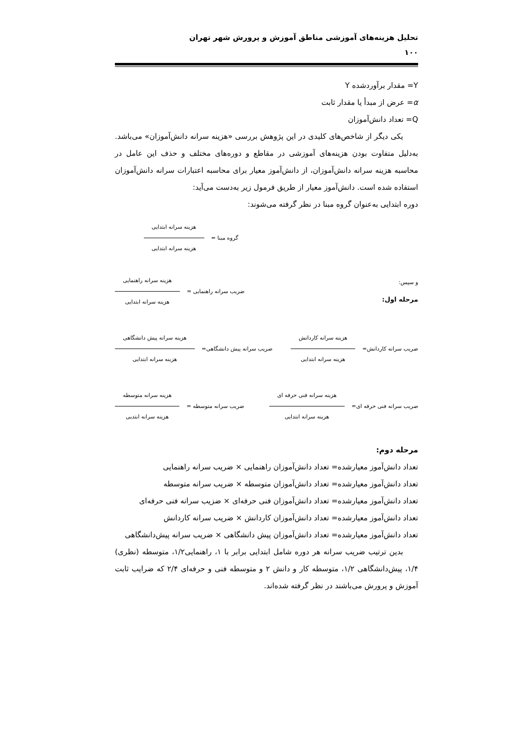تحلیل هزینه‌های آموزشی مناطق آموزش و پرورش شهر تهران
۱۰۰
Y= مقدار برآوردشده Y
α= عرض از مبدأ یا مقدار ثابت
Q= تعداد دانش‌آموزان
یکی دیگر از شاخص‌های کلیدی در این پژوهش بررسی «هزینه سرانه دانش‌آموزان» می‌باشد. به‌دلیل متفاوت بودن هزینه‌های آموزشی در مقاطع و دوره‌های مختلف و حذف این عامل در محاسبه هزینه سرانه دانش‌آموزان، از دانش‌آموز معیار برای محاسبه اعتبارات سرانه دانش‌آموزان استفاده شده است. دانش‌آموز معیار از طریق فرمول زیر به‌دست می‌آید:
دوره ابتدایی به‌عنوان گروه مبنا در نظر گرفته می‌شوند:
گروه مبنا = هزینه سرانه ابتدایی هزینه سرانه ابتدایی
و سپس:
مرحله اول:
ضریب سرانه راهنمایی = هزینه سرانه راهنمایی هزینه سرانه ابتدایی
ضریب سرانه کاردانش= هزینه سرانه کاردانش هزینه سرانه ابتدایی
ضریب سرانه پیش دانشگاهی= هزینه سرانه پیش دانشگاهی هزینه سرانه ابتدایی
ضریب سرانه فنی حرفه ای= هزینه سرانه فنی حرفه ای هزینه سرانه ابتدایی
ضریب سرانه متوسطه = هزینه سرانه متوسطه هزینه سرانه ابتدیی
مرحله دوم:
تعداد دانش‌آموز معیارشده= تعداد دانش‌آموزان راهنمایی × ضریب سرانه راهنمایی
تعداد دانش‌آموز معیارشده= تعداد دانش‌آموزان متوسطه × ضریب سرانه متوسطه
تعداد دانش‌آموز معیارشده= تعداد دانش‌آموزان فنی حرفه‌ای × ضزیب سرانه فنی حرفه‌ای
تعداد دانش‌آموز معیارشده= تعداد دانش‌آموزان کاردانش × ضریب سرانه کاردانش
تعداد دانش‌آموز معیارشده= تعداد دانش‌آموزان پیش دانشگاهی × ضریب سرانه پیش‌دانشگاهی
بدین ترتیب ضریب سرانه هر دوره شامل ابتدایی برابر با ۱، راهنمایی۱/۲، متوسطه (نظری) ۱/۴، پیش‌دانشگاهی ۱/۲، متوسطه کار و دانش ۲ و متوسطه فنی و حرفه‌ای ۲/۴ که ضرایب ثابت آموزش و پرورش می‌باشند در نظر گرفته شده‌اند.